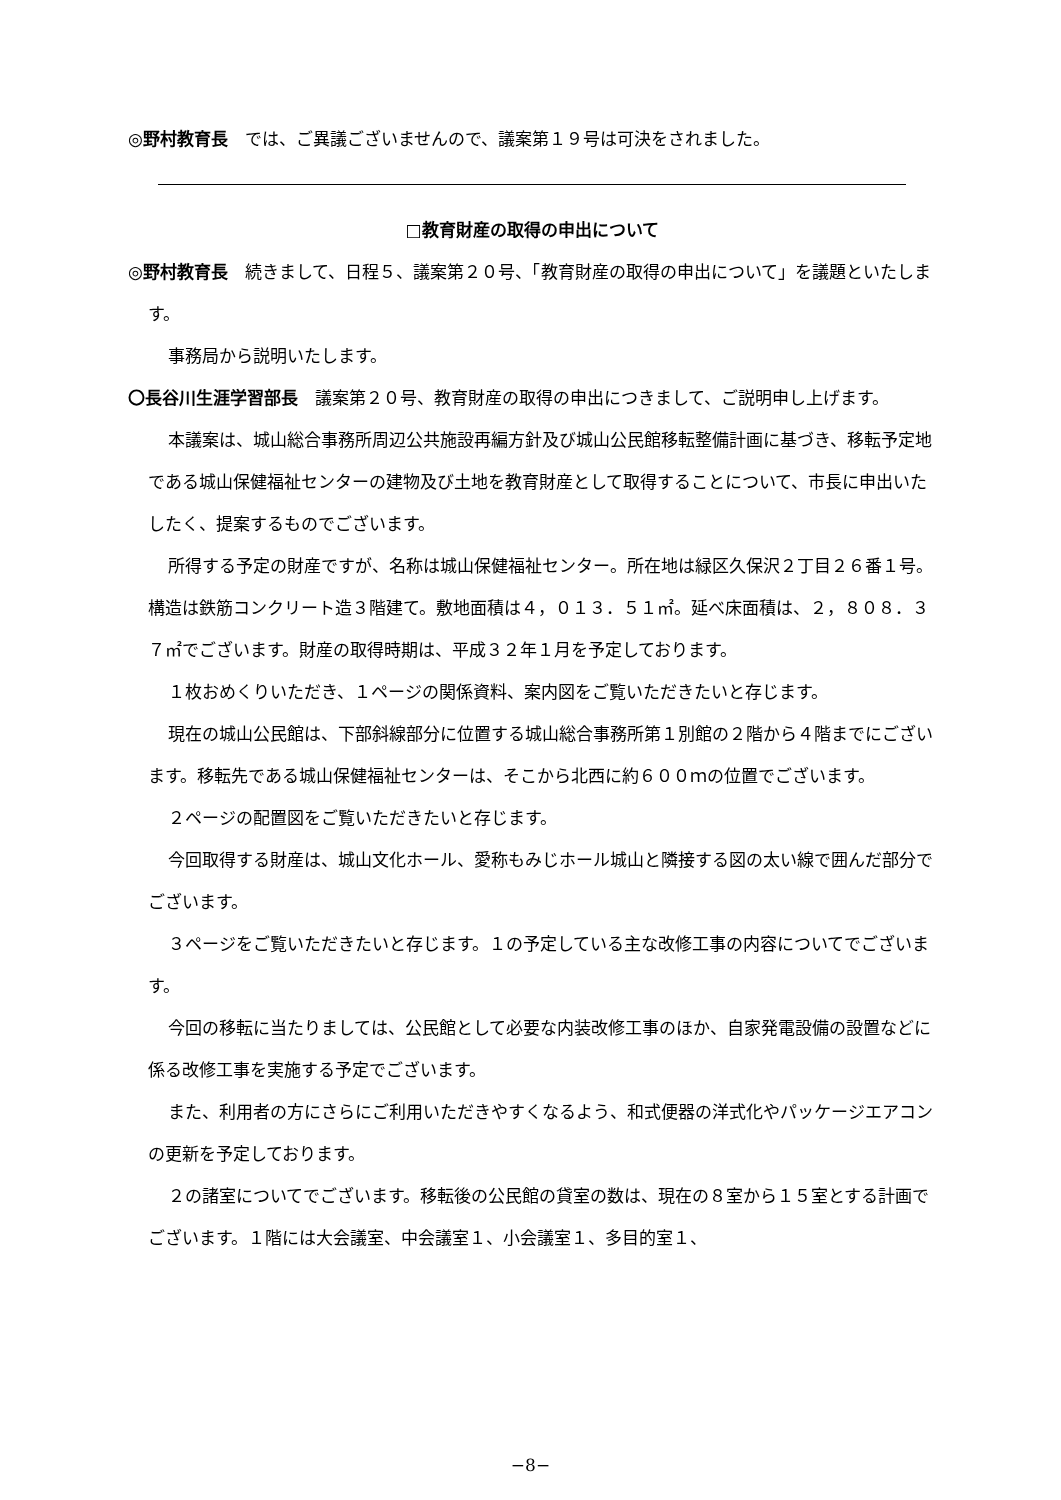◎野村教育長　では、ご異議ございませんので、議案第１９号は可決をされました。
□教育財産の取得の申出について
◎野村教育長　続きまして、日程５、議案第２０号、「教育財産の取得の申出について」を議題といたします。
事務局から説明いたします。
〇長谷川生涯学習部長　議案第２０号、教育財産の取得の申出につきまして、ご説明申し上げます。
本議案は、城山総合事務所周辺公共施設再編方針及び城山公民館移転整備計画に基づき、移転予定地である城山保健福祉センターの建物及び土地を教育財産として取得することについて、市長に申出いたしたく、提案するものでございます。
所得する予定の財産ですが、名称は城山保健福祉センター。所在地は緑区久保沢２丁目２６番１号。構造は鉄筋コンクリート造３階建て。敷地面積は４，０１３．５１㎡。延べ床面積は、２，８０８．３７㎡でございます。財産の取得時期は、平成３２年１月を予定しております。
１枚おめくりいただき、１ページの関係資料、案内図をご覧いただきたいと存じます。
現在の城山公民館は、下部斜線部分に位置する城山総合事務所第１別館の２階から４階までにございます。移転先である城山保健福祉センターは、そこから北西に約６００ｍの位置でございます。
２ページの配置図をご覧いただきたいと存じます。
今回取得する財産は、城山文化ホール、愛称もみじホール城山と隣接する図の太い線で囲んだ部分でございます。
３ページをご覧いただきたいと存じます。１の予定している主な改修工事の内容についてでございます。
今回の移転に当たりましては、公民館として必要な内装改修工事のほか、自家発電設備の設置などに係る改修工事を実施する予定でございます。
また、利用者の方にさらにご利用いただきやすくなるよう、和式便器の洋式化やパッケージエアコンの更新を予定しております。
２の諸室についてでございます。移転後の公民館の貸室の数は、現在の８室から１５室とする計画でございます。１階には大会議室、中会議室１、小会議室１、多目的室１、
−8−